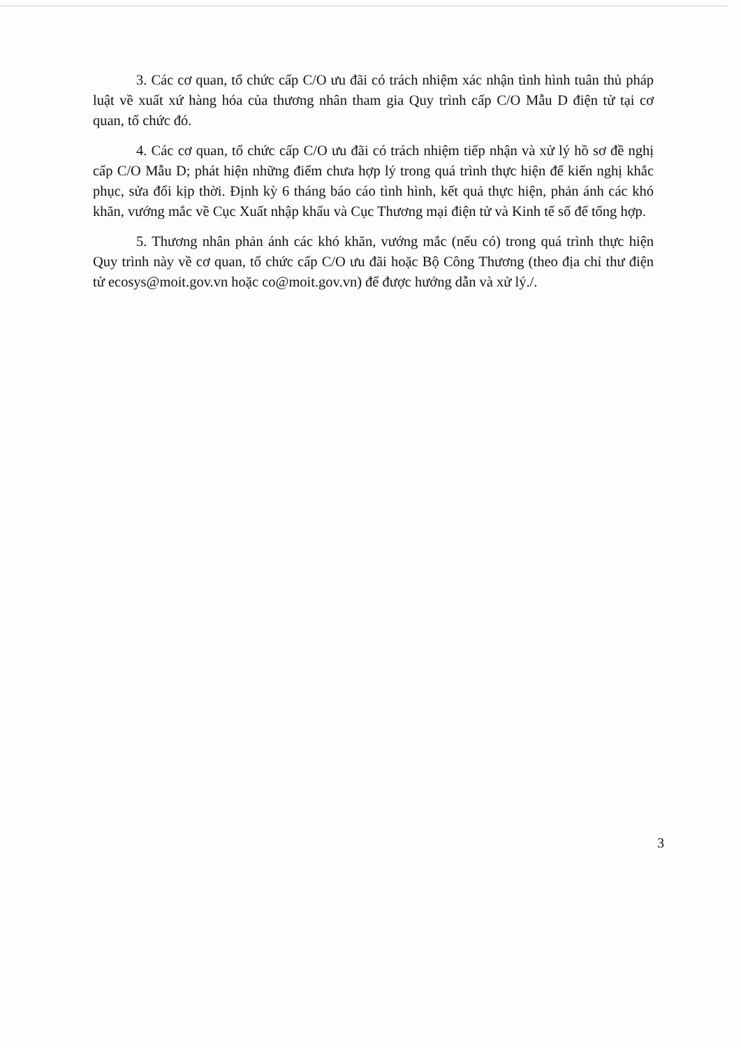3. Các cơ quan, tổ chức cấp C/O ưu đãi có trách nhiệm xác nhận tình hình tuân thủ pháp luật về xuất xứ hàng hóa của thương nhân tham gia Quy trình cấp C/O Mẫu D điện tử tại cơ quan, tổ chức đó.
4. Các cơ quan, tổ chức cấp C/O ưu đãi có trách nhiệm tiếp nhận và xử lý hồ sơ đề nghị cấp C/O Mẫu D; phát hiện những điểm chưa hợp lý trong quá trình thực hiện để kiến nghị khắc phục, sửa đổi kịp thời. Định kỳ 6 tháng báo cáo tình hình, kết quả thực hiện, phản ánh các khó khăn, vướng mắc về Cục Xuất nhập khẩu và Cục Thương mại điện tử và Kinh tế số để tổng hợp.
5. Thương nhân phản ánh các khó khăn, vướng mắc (nếu có) trong quá trình thực hiện Quy trình này về cơ quan, tổ chức cấp C/O ưu đãi hoặc Bộ Công Thương (theo địa chỉ thư điện tử ecosys@moit.gov.vn hoặc co@moit.gov.vn) để được hướng dẫn và xử lý./.
3